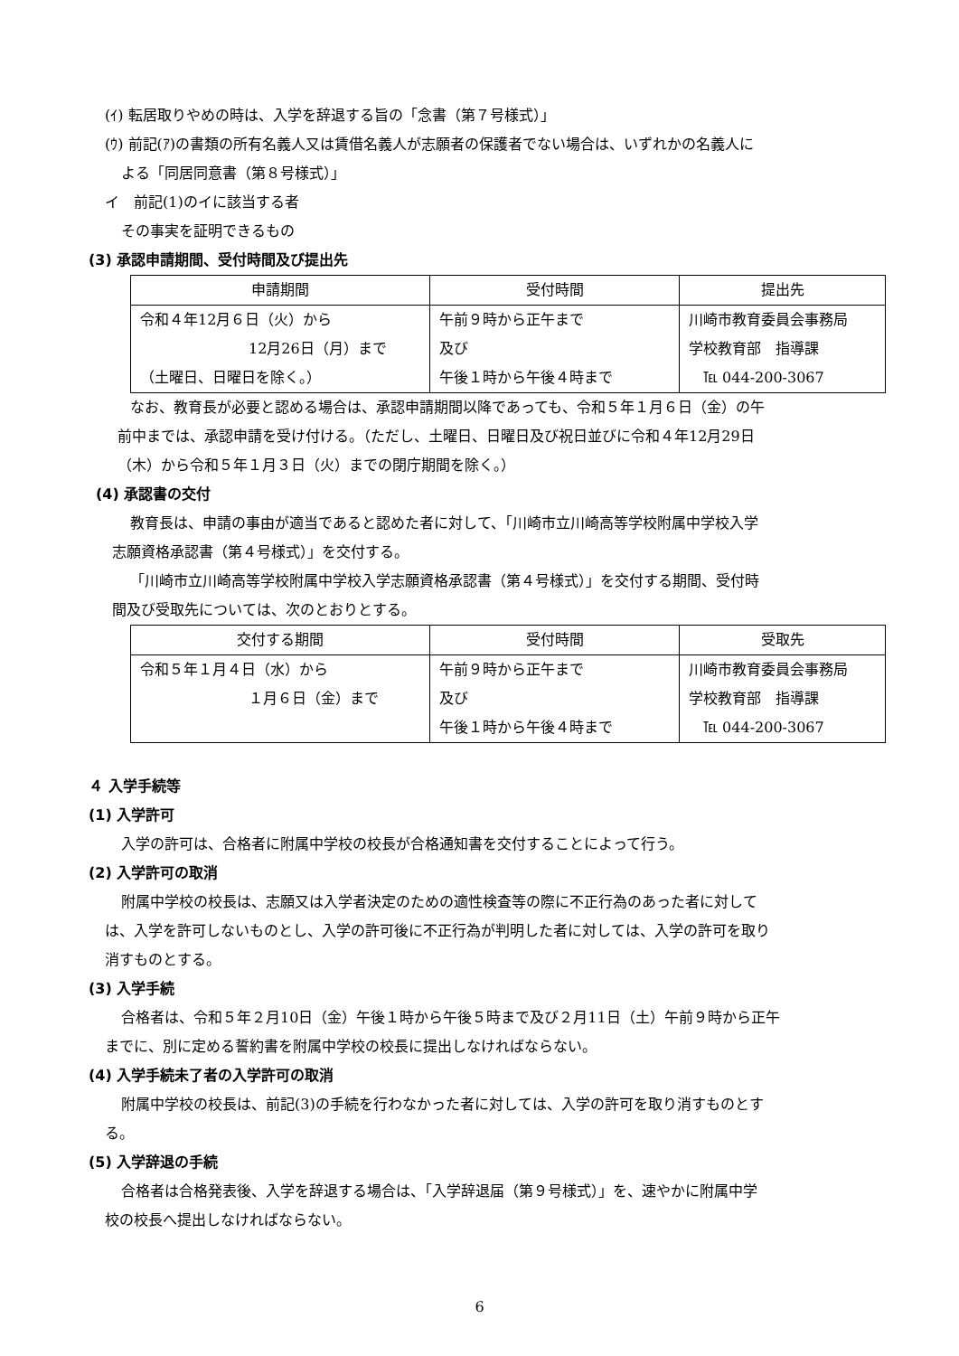(ｲ) 転居取りやめの時は、入学を辞退する旨の「念書（第７号様式）」
(ｳ) 前記(ｱ)の書類の所有名義人又は賃借名義人が志願者の保護者でない場合は、いずれかの名義人に
よる「同居同意書（第８号様式）」
イ　前記(1)のイに該当する者
その事実を証明できるもの
(3) 承認申請期間、受付時間及び提出先
| 申請期間 | 受付時間 | 提出先 |
| --- | --- | --- |
| 令和４年12月６日（火）から 12月26日（月）まで （土曜日、日曜日を除く。） | 午前９時から正午まで 及び 午後１時から午後４時まで | 川崎市教育委員会事務局 学校教育部 指導課 ℡ 044-200-3067 |
なお、教育長が必要と認める場合は、承認申請期間以降であっても、令和５年１月６日（金）の午
前中までは、承認申請を受け付ける。（ただし、土曜日、日曜日及び祝日並びに令和４年12月29日
（木）から令和５年１月３日（火）までの閉庁期間を除く。）
(4) 承認書の交付
教育長は、申請の事由が適当であると認めた者に対して、「川崎市立川崎高等学校附属中学校入学
志願資格承認書（第４号様式）」を交付する。
「川崎市立川崎高等学校附属中学校入学志願資格承認書（第４号様式）」を交付する期間、受付時
間及び受取先については、次のとおりとする。
| 交付する期間 | 受付時間 | 受取先 |
| --- | --- | --- |
| 令和５年１月４日（水）から １月６日（金）まで | 午前９時から正午まで 及び 午後１時から午後４時まで | 川崎市教育委員会事務局 学校教育部 指導課 ℡ 044-200-3067 |
４ 入学手続等
(1) 入学許可
入学の許可は、合格者に附属中学校の校長が合格通知書を交付することによって行う。
(2) 入学許可の取消
附属中学校の校長は、志願又は入学者決定のための適性検査等の際に不正行為のあった者に対して
は、入学を許可しないものとし、入学の許可後に不正行為が判明した者に対しては、入学の許可を取り
消すものとする。
(3) 入学手続
合格者は、令和５年２月10日（金）午後１時から午後５時まで及び２月11日（土）午前９時から正午
までに、別に定める誓約書を附属中学校の校長に提出しなければならない。
(4) 入学手続未了者の入学許可の取消
附属中学校の校長は、前記(3)の手続を行わなかった者に対しては、入学の許可を取り消すものとす
る。
(5) 入学辞退の手続
合格者は合格発表後、入学を辞退する場合は、「入学辞退届（第９号様式）」を、速やかに附属中学
校の校長へ提出しなければならない。
6